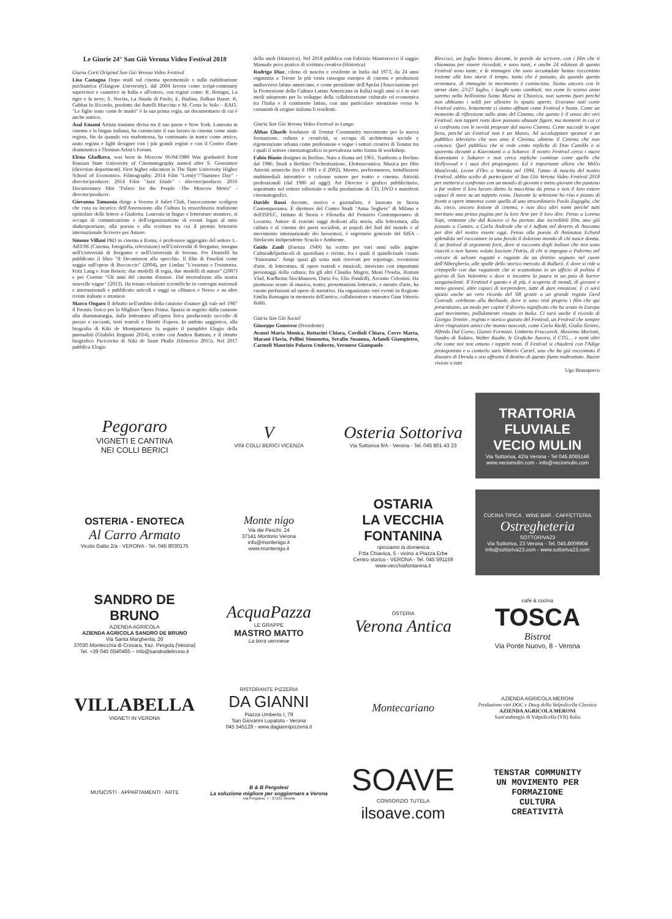Le Giurie 24° San Giò Verona Video Festival 2018
Giuria Corti Original San Giò Verona Video Festival
Lisa Castagna Dopo studi sul cinema sperimentale e sulla riabilitazione psichiatrica (Glasgow University), dal 2004 lavora come script-continuity supervisor e coautrice in Italia e all'estero, con registi come: R. Benigni, La tigre e la neve; S. Nocita, La Strada di Paolo; E. Budina, Balkan Bazar; R. Gabbai Io Ricordo, prodotto dai fratelli Muccino e M. Costa Io Volo – RAI5. "Le figlie sono come le madri" è la sua prima regia, un documentario di cui è anche autrice.
Asal Emami Artista iraniana divisa tra il suo paese e New York. Laureata in cinema e la lingua italiana, ha cominciato il suo lavoro in cinema come aiuto regista, fin da quando era studentessa, ha continuato in teatro come attrice, aiuto regista e light designer con i più grandi registi e con il Centro d'arte drammatica e l'Iranian Artist's Forum.
Elena Gladkova, was born in Moscow 06/04/1980 Was graduated from Russian State University of Cinematography named after S. Gerasimov (direction department). First higher education is The State University Higher School of Economics. Filmography: 2014 Film "Letniy"/"Summer Day" - director/producer. 2014 Film "Jazz Etude" - director/producer. 2016 Documentary film "Palace for the People -The Moscow Metro" - director/producer.
Giovanna Tamassia dirige a Verona il Juliet Club, l'associazione scaligera che cura su incarico dell'Assessorato alla Cultura la straordinaria tradizione epistolare delle lettere a Giulietta. Laureata in lingue e letterature straniere, si occupa di comunicazione e dell'organizzazione di eventi legati al mito shakespeariano, alla poesia e alla scrittura tra cui il premio letterario internazionale Scrivere per Amore.
Simone Villani PhD in cinema a Roma, è professore aggregato del settore L-ART/06 (Cinema, fotografia, televisione) nell'Università di Bergamo; insegna nell'Università di Bergamo e nell'Università di Verona. Per Donzelli ha pubblicato il libro "Il Decameron allo specchio. Il film di Pasolini come saggio sull'opera di Boccaccio" (2004), per Lindau "L'essenza e l'esistenza. Fritz Lang e Jean Renoir: due modelli di regia, due modelli di autore" (2007) e per Cortina "Gli anni del cinema d'autore. Dal neorealismo alla nostra nouvelle vague" (2013). Ha tenuto relazioni scientifiche in convegni nazionali e internazionali e pubblicato articoli e saggi su «Bianco e Nero» e su altre riviste italiane e straniere
Marco Ongaro Il debutto nell'ambito della canzone d'autore gli vale nel 1987 il Premio Tenco per la Migliore Opera Prima. Spazia in seguito dalla canzone alla drammaturgia, dalla letteratura all'opera lirica producendo raccolte di poesie e racconti, testi teatrali e libretti d'opera. In ambito saggistico, alla biografia di Kiki de Montparnasse fa seguire il pamphlet Elogio della puntualità (Giubilei Regnani 2014), scritto con Andrea Battista, e il ritratto biografico Pscicovita di Niki de Saint Phalle (Historica 2015). Nel 2017 pubblica Elogio
dello snob (Historica). Nel 2018 pubblica con Fabrizio Mastrorocco il saggio Manuale poco pratico di scrittura creativa (Historica)
Rodrigo Diaz, cileno di nascita e residente in Italia dal 1973, da 24 anni organizza a Trieste la più vasta rassegna europea di cinema e produzioni audiovisive latino americane, e come presidente dell'Apclai (Associazione per la Promozione della Cultura Latino Americana in Italia) negli anni si è in vari modi adoperato per lo sviluppo della collaborazione culturale ed economica tra l'Italia e il continente latino, con una particolare attenzione verso le comunità di origine italiana lì residenti.
Giuria San Giò Verona Video Festival in Lungo
Abbas Gharib fondatore di Tenstar Community movimento per la nuova formazione, cultura e creatività, si occupa di architettura sociale e rigenerazione urbana come professione e segue i settori creativi di Tenstar tra i quali il settore cinematografico in prevalenza sotto forma di workshop.
Fabio Biasio designer in Berlino. Nato a Roma nel 1961. Trasferito a Berlino dal 1986. Studi a Berlino: Orchestrazione, Elettroacustica, Musica per film Attività artistiche (tra il 1981 e il 2002). Mostre, performances, installazioni multimediali interattive e colonne sonore per teatro e cinema. Attività professionali (dal 1986 ad oggi): Art Director e grafico pubblicitario, soprattutto nel settore editoriale e nella produzione di CD, DVD e manifesti cinematografici.
Davide Rossi docente, storico e giornalista, è laureato in Storia Contemporanea. È direttore del Centro Studi "Anna Seghers" di Milano e dell'ISPEC, Istituto di Storia e Filosofia del Pensiero Contemporaneo di Locarno. Autore di svariati saggi dedicati alla storia, alla letteratura, alla cultura e al cinema dei paesi socialisti, ai popoli del Sud del mondo e al movimento internazionale dei lavoratori, è segretario generale del SISA - Sindacato Indipendente Scuola e Ambiente.
Guido Zauli (Faenza 1949) ha scritto per vari anni sulle pagine Cultura&Spettacoli di quotidiani e riviste, fra i quali il quindicinale croato "Panorama". Ampi spazi gli sono stati riservati per reportage, recensioni d'arte, di letteratura, di opere teatrali e musicali, interviste con importanti personaggi della cultura; fra gli altri Claudio Magris, Moni Ovadia, Roman Vlad, Karlheinz Stockhausen, Dario Fo, Elio Pandolfi, Ascanio Celestini. Ha promosso serate di musica, teatro, presentazioni letterarie, e mostre d'arte, ha curato prefazioni ad opere di narrativa. Ha organizzato vari eventi in Regione Emilia Romagna in memoria dell'amico, collaboratore e maestro Gian Vittorio Baldi.
Giuria San Giò Social
Giuseppe Genovese (Presidente)
Avanzi Maria Monica, Bottacini Chiara, Cordioli Chiara, Covre Marta, Marani Flavia, Pellini Simonetta, Serafin Susanna, Arlandi Giampietro, Carmeli Maurizio Polazzo Umberto, Veronese Giampaolo
Rieccoci, un foglio bianco davanti, le parole da scrivere, con i film che ti chiamano per essere ricordati, e sono tanti, e anche 24 edizioni di questo Festival sono tante, e le immagini che sono accumulate hanno raccontato insieme alle loro storie il tempo, tanto che è passato, da quando questa avventura, di immagini in movimento è cominciata. Siamo ancora con le stesse date, 23/27 luglio, i luoghi sono cambiati, ma come lo scorso anno saremo nella bellissima Santa Maria in Chiavica, non saremo fuori perché non abbiamo i soldi per allestire lo spazio aperto. Eravamo nati come Festival estivo, lentamente ci siamo affinati come Festival e basta. Come un momento di riflessione sullo stato del Cinema, che questo è il senso dei veri Festival, non tappeti rossi dove passano abusate figure, ma momenti in cui ci si confronta con le novità proposte dal nuovo Cinema. Come succede in ogni fiera, perché un Festival non è un Museo. Ad accalappiare sponsor e un pubblico televisivo che non ama il Cinema, almeno il Cinema che non conosce. Quel pubblico che si vede cento repliche di Don Camillo e si spaventa davanti a Kiarostami o a Sokurov. Il nostro Festival cerca i nuovi Kiarostami e Sokurov e non cerca repliche continue come quelle che Hollywood e i suoi divi propongono. Ed è importante allora che Milčo Mančevski, Leone d'Oro a Venezia nel 1994, l'anno di nascita del nostro Festival, abbia scelto di partecipare al San Giò Verona Video Festival 2018 per mettersi a confronto con un mondo di giovani e meno giovani che puntano a far vedere il loro lavoro dietro la macchina da presa e non il loro essere capaci di stare su un tappeto rosso. Durante la selezione ho riso e pianto di fronte a opere immense come quella di uno straordinario Paolo Zagaglia, che da, cieco, ancora lezione di cinema, e non dico altri nomi perché tutti meritano una prima pagina per la loro Arte per il loro dire. Penso a Lorena Sopi, ventenne che dal Kosovo ci ha portato due incredibili film, uno già passato a Cannes, a Carla Andrade che si è tuffata nel deserto di Atacama per dire del nostro essere oggi. Penso alla poesia di Aminatou Echard splendida nel raccontare in una favola il doloroso mondo di chi nasce donna. È un festival di argomenti forti, dove si racconta degli italiani che non sono riusciti o non hanno voluto lasciare l'Istria, di chi si impegna a Palermo nel cercare di salvare ragazzi e ragazze da un destino segnato nel cuore dell'Albergheria, alle spalle dello storico mercato di Ballarò. E dove si ride a crepapelle con due ragazzotti che si scazzottano in un ufficio di polizia il giorno di San Valentino o dove si incontra la paura in un paio di horror sanguinolenti. Il Festival è questo e di più, è scoperta di mondi, di giovani e meno giovani, altre capaci di sorprendere, tutte di dare emozioni. E ci sarà spazio anche un vero ricordo del '68 grazie a un grande regista Gerd Conradt, celebrato alla Berlinale, dove si sono visti proprio i film che qui presentiamo, un modo per capire il diverso significato che ha avuto in Europa quel movimento, pallidamente vissuto in Italia. Ci sarà anche il ricordo di Giorgio Trentin , regista e storico giurato del Festival, un Festival che sempre deve ringraziare amici che stanno nascosti, come Carla Riolfi, Giulia Siviero, Alfredo Dal Corso, Gianni Formizzi, Umberto Fraccaroli, Massimo Mariotti, Sandro di Todaro, Walter Rauhe, le Grafiche Aurora, il CTG… e tanti altri che come noi non amano i tappeti rossi. Il Festival si chiuderà con l'Adige protagonista e a cantarlo sarà Vittorio Curzel, uno che ha già raccontato il disastro di Dresda e ora affronta il destino di questo fiume maltrattato. Buone visioni a tutti
Ugo Brusaporco
Pegoraro
VIGNETI E CANTINA
NEI COLLI BERICI
V
VINI COLLI BERICI VICENZA
Osteria Sottoriva
Via Sottoriva 9/A - Verona - Tel. 045 801 43 23
TRATTORIA
FLUVIALE
VECIO MULIN
Via Sottoriva, 42/a Verona - Tel 045.8065146
www.veciomulin.com - info@veciomulin.com
OSTERIA - ENOTECA
Al Carro Armato
Vicolo Gatto 2/a - VERONA - Tel. 045 8030175
Monte nigo
Via dei Peschi, 24
37141 Montorio Verona
info@montenigo.it
www.montenigo.it
OSTARIA
LA VECCHIA
FONTANINA
riposiamo la domenica
P.tta Chiavica, 5 - vicino a Piazza Erbe
Centro storico - VERONA - Tel. 045 591159
www.vecchiafontanina.it
CUCINA TIPICA . WINE BAR . CAFFETTERIA
Ostregheteria
SOTTORIVA23
Via Sottoriva, 23 Verona - Tel. 045.8009904
info@sottoriva23.com - www.sottoriva23.com
SANDRO DE BRUNO
AZIENDA AGRICOLA
AZIENDA AGRICOLA SANDRO DE BRUNO
Via Santa Margherita, 26
37030 Montecchia di Crosara, fraz. Pergola (Verona)
Tel. +39 045 6540465 – info@sandrodebruno.it
AcquaPazza
LE GRAPPE
MASTRO MATTO
La birra veronese
OSTERIA
Verona Antica
café & cucina
TOSCA
Bistrot
Via Ponte Nuovo, 8 - Verona
VILLABELLA
VIGNETI IN VERONA
RISTORANTE PIZZERIA
DA GIANNI
Piazza Umberto I, 79
San Giovanni Lupatoto - Verona
045 545128 - www.dagiannipizzeria.it
Montecariano
AZIENDA AGRICOLA MERONI
Produzione vini DOC e Docg della Valpolicella Classica
AZIENDA AGRICOLA MERONI
Sant'ambrogio di Valpolicella (VR) Italia
MUSICISTI · APPARTAMENTI · ARTE
B & B Pergolesi
La soluzione migliore per soggiornare a Verona
Via Pergolesi, 7 - 37131 Verona
SOAVE
CONSORZIO TUTELA
ilsoave.com
TENSTAR COMMUNITY
UN MOVIMENTO PER
FORMAZIONE
CULTURA
CREATIVITÀ